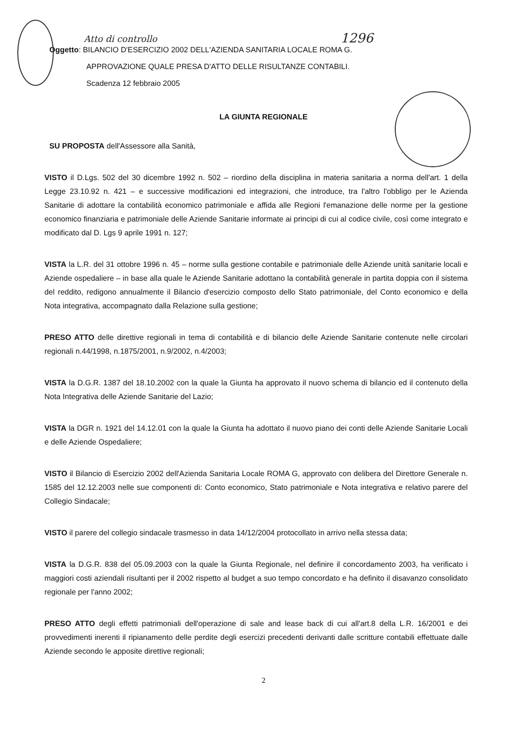Atto di controllo 1296
Oggetto: BILANCIO D'ESERCIZIO 2002 DELL'AZIENDA SANITARIA LOCALE ROMA G.
APPROVAZIONE QUALE PRESA D'ATTO DELLE RISULTANZE CONTABILI.
Scadenza 12 febbraio 2005
LA GIUNTA REGIONALE
SU PROPOSTA dell'Assessore alla Sanità,
VISTO il D.Lgs. 502 del 30 dicembre 1992 n. 502 – riordino della disciplina in materia sanitaria a norma dell'art. 1 della Legge 23.10.92 n. 421 – e successive modificazioni ed integrazioni, che introduce, tra l'altro l'obbligo per le Azienda Sanitarie di adottare la contabilità economico patrimoniale e affida alle Regioni l'emanazione delle norme per la gestione economico finanziaria e patrimoniale delle Aziende Sanitarie informate ai principi di cui al codice civile, così come integrato e modificato dal D. Lgs 9 aprile 1991 n. 127;
VISTA la L.R. del 31 ottobre 1996 n. 45 – norme sulla gestione contabile e patrimoniale delle Aziende unità sanitarie locali e Aziende ospedaliere – in base alla quale le Aziende Sanitarie adottano la contabilità generale in partita doppia con il sistema del reddito, redigono annualmente il Bilancio d'esercizio composto dello Stato patrimoniale, del Conto economico e della Nota integrativa, accompagnato dalla Relazione sulla gestione;
PRESO ATTO delle direttive regionali in tema di contabilità e di bilancio delle Aziende Sanitarie contenute nelle circolari regionali n.44/1998, n.1875/2001, n.9/2002, n.4/2003;
VISTA la D.G.R. 1387 del 18.10.2002 con la quale la Giunta ha approvato il nuovo schema di bilancio ed il contenuto della Nota Integrativa delle Aziende Sanitarie del Lazio;
VISTA la DGR n. 1921 del 14.12.01 con la quale la Giunta ha adottato il nuovo piano dei conti delle Aziende Sanitarie Locali e delle Aziende Ospedaliere;
VISTO il Bilancio di Esercizio 2002 dell'Azienda Sanitaria Locale ROMA G, approvato con delibera del Direttore Generale n. 1585 del 12.12.2003 nelle sue componenti di: Conto economico, Stato patrimoniale e Nota integrativa e relativo parere del Collegio Sindacale;
VISTO il parere del collegio sindacale trasmesso in data 14/12/2004 protocollato in arrivo nella stessa data;
VISTA la D.G.R. 838 del 05.09.2003 con la quale la Giunta Regionale, nel definire il concordamento 2003, ha verificato i maggiori costi aziendali risultanti per il 2002 rispetto al budget a suo tempo concordato e ha definito il disavanzo consolidato regionale per l'anno 2002;
PRESO ATTO degli effetti patrimoniali dell'operazione di sale and lease back di cui all'art.8 della L.R. 16/2001 e dei provvedimenti inerenti il ripianamento delle perdite degli esercizi precedenti derivanti dalle scritture contabili effettuate dalle Aziende secondo le apposite direttive regionali;
2